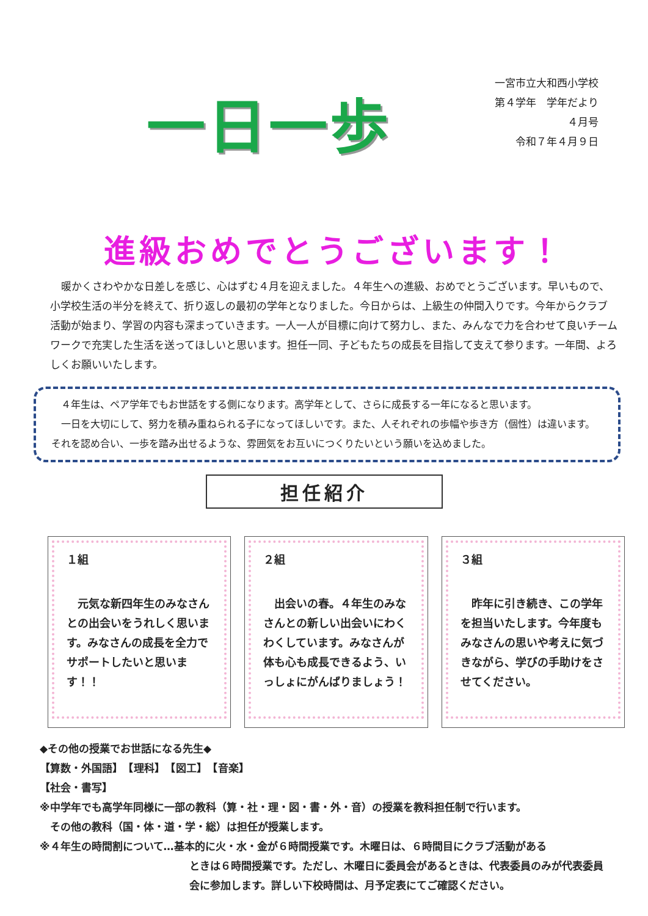一日一歩
一宮市立大和西小学校
第４学年　学年だより
４月号
令和７年４月９日
進級おめでとうございます！
暖かくさわやかな日差しを感じ、心はずむ４月を迎えました。４年生への進級、おめでとうございます。早いもので、小学校生活の半分を終えて、折り返しの最初の学年となりました。今日からは、上級生の仲間入りです。今年からクラブ活動が始まり、学習の内容も深まっていきます。一人一人が目標に向けて努力し、また、みんなで力を合わせて良いチームワークで充実した生活を送ってほしいと思います。担任一同、子どもたちの成長を目指して支えて参ります。一年間、よろしくお願いいたします。
　４年生は、ペア学年でもお世話をする側になります。高学年として、さらに成長する一年になると思います。
　一日を大切にして、努力を積み重ねられる子になってほしいです。また、人それぞれの歩幅や歩き方（個性）は違います。それを認め合い、一歩を踏み出せるような、雰囲気をお互いにつくりたいという願いを込めました。
担任紹介
１組
元気な新四年生のみなさんとの出会いをうれしく思います。みなさんの成長を全力でサポートしたいと思います！！
２組
出会いの春。４年生のみなさんとの新しい出会いにわくわくしています。みなさんが体も心も成長できるよう、いっしょにがんばりましょう！
３組
昨年に引き続き、この学年を担当いたします。今年度もみなさんの思いや考えに気づきながら、学びの手助けをさせてください。
◆その他の授業でお世話になる先生◆
【算数・外国語】　【理科】　【図工】　【音楽】
【社会・書写】
※中学年でも高学年同様に一部の教科（算・社・理・図・書・外・音）の授業を教科担任制で行います。
　その他の教科（国・体・道・学・総）は担任が授業します。
※４年生の時間割について…基本的に火・水・金が６時間授業です。木曜日は、６時間目にクラブ活動がある
ときは６時間授業です。ただし、木曜日に委員会があるときは、代表委員のみが代表委員会に参加します。詳しい下校時間は、月予定表にてご確認ください。